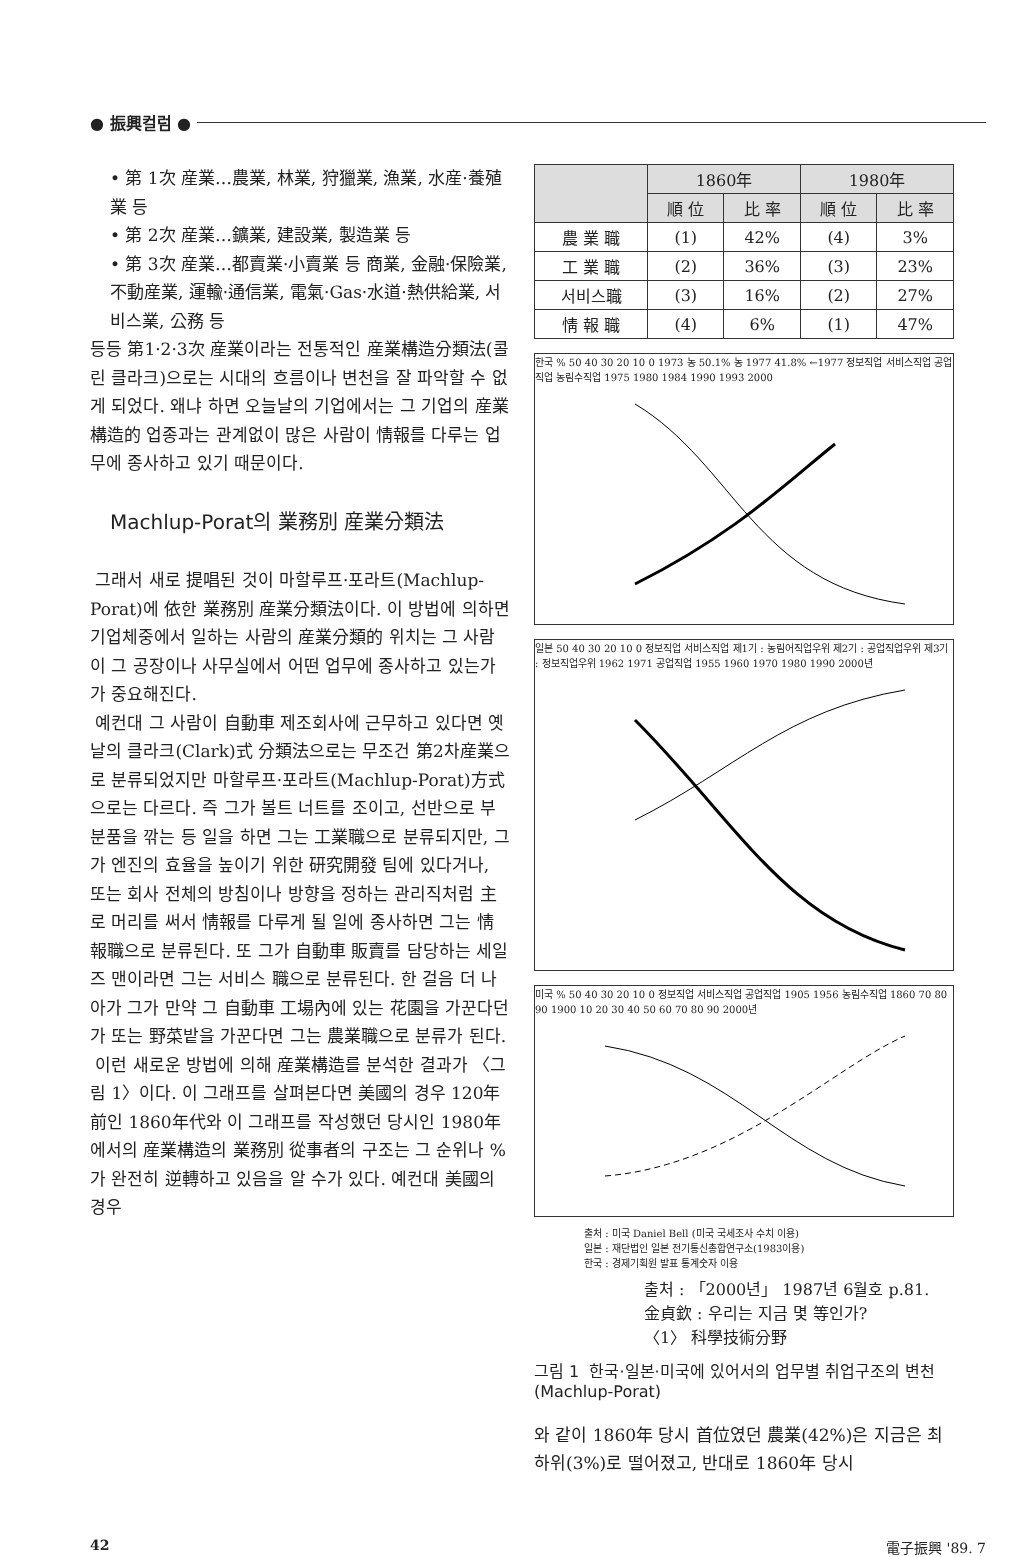● 振興컬럼 ●
• 第 1次 産業…農業, 林業, 狩獵業, 漁業, 水産·養殖業 등
• 第 2次 産業…鑛業, 建設業, 製造業 등
• 第 3次 産業…都賣業·小賣業 등 商業, 金融·保險業, 不動産業, 運輸·通信業, 電氣·Gas·水道·熱供給業, 서비스業, 公務 등
등등 第1·2·3次 産業이라는 전통적인 産業構造分類法(콜린 클라크)으로는 시대의 흐름이나 변천을 잘 파악할 수 없게 되었다. 왜냐 하면 오늘날의 기업에서는 그 기업의 産業構造的 업종과는 관계없이 많은 사람이 情報를 다루는 업무에 종사하고 있기 때문이다.
Machlup-Porat의 業務別 産業分類法
그래서 새로 提唱된 것이 마할루프·포라트(Machlup-Porat)에 依한 業務別 産業分類法이다. 이 방법에 의하면 기업체중에서 일하는 사람의 産業分類的 위치는 그 사람이 그 공장이나 사무실에서 어떤 업무에 종사하고 있는가가 중요해진다.
예컨대 그 사람이 自動車 제조회사에 근무하고 있다면 옛날의 클라크(Clark)式 分類法으로는 무조건 第2차産業으로 분류되었지만 마할루프·포라트(Machlup-Porat)方式으로는 다르다. 즉 그가 볼트 너트를 조이고, 선반으로 부분품을 깎는 등 일을 하면 그는 工業職으로 분류되지만, 그가 엔진의 효율을 높이기 위한 研究開發 팀에 있다거나, 또는 회사 전체의 방침이나 방향을 정하는 관리직처럼 主로 머리를 써서 情報를 다루게 될 일에 종사하면 그는 情報職으로 분류된다. 또 그가 自動車 販賣를 담당하는 세일즈 맨이라면 그는 서비스 職으로 분류된다. 한 걸음 더 나아가 그가 만약 그 自動車 工場內에 있는 花園을 가꾼다던가 또는 野菜밭을 가꾼다면 그는 農業職으로 분류가 된다.
이런 새로운 방법에 의해 産業構造를 분석한 결과가 〈그림 1〉이다. 이 그래프를 살펴본다면 美國의 경우 120年前인 1860年代와 이 그래프를 작성했던 당시인 1980年에서의 産業構造의 業務別 從事者의 구조는 그 순위나 %가 완전히 逆轉하고 있음을 알 수가 있다. 예컨대 美國의 경우
| | 1860年 | | 1980年 | |
| --- | --- | --- | --- | --- |
| | 順 位 | 比 率 | 順 位 | 比 率 |
| 農 業 職 | (1) | 42% | (4) | 3% |
| 工 業 職 | (2) | 36% | (3) | 23% |
| 서비스職 | (3) | 16% | (2) | 27% |
| 情 報 職 | (4) | 6% | (1) | 47% |
한국 % 50 40 30 20 10 0 1973 농 50.1% 농 1977 41.8% ←1977 정보직업 서비스직업 공업직업 농림수직업 1975 1980 1984 1990 1993 2000
일본 50 40 30 20 10 0 정보직업 서비스직업 제1기 : 농림어직업우위 제2기 : 공업직업우위 제3기 : 정보직업우위 1962 1971 공업직업 1955 1960 1970 1980 1990 2000년
미국 % 50 40 30 20 10 0 정보직업 서비스직업 공업직업 1905 1956 농림수직업 1860 70 80 90 1900 10 20 30 40 50 60 70 80 90 2000년
출처 : 미국 Daniel Bell (미국 국세조사 수치 이용)
일본 : 재단법인 일본 전기통신총합연구소(1983이용)
한국 : 경제기획원 발표 통계숫자 이용
출처 : 「2000년」 1987년 6월호 p.81.
金貞欽 : 우리는 지금 몇 等인가?
〈1〉 科學技術分野
그림 1 한국·일본·미국에 있어서의 업무별 취업구조의 변천 (Machlup-Porat)
와 같이 1860年 당시 首位였던 農業(42%)은 지금은 최하위(3%)로 떨어졌고, 반대로 1860年 당시
42 電子振興 '89. 7